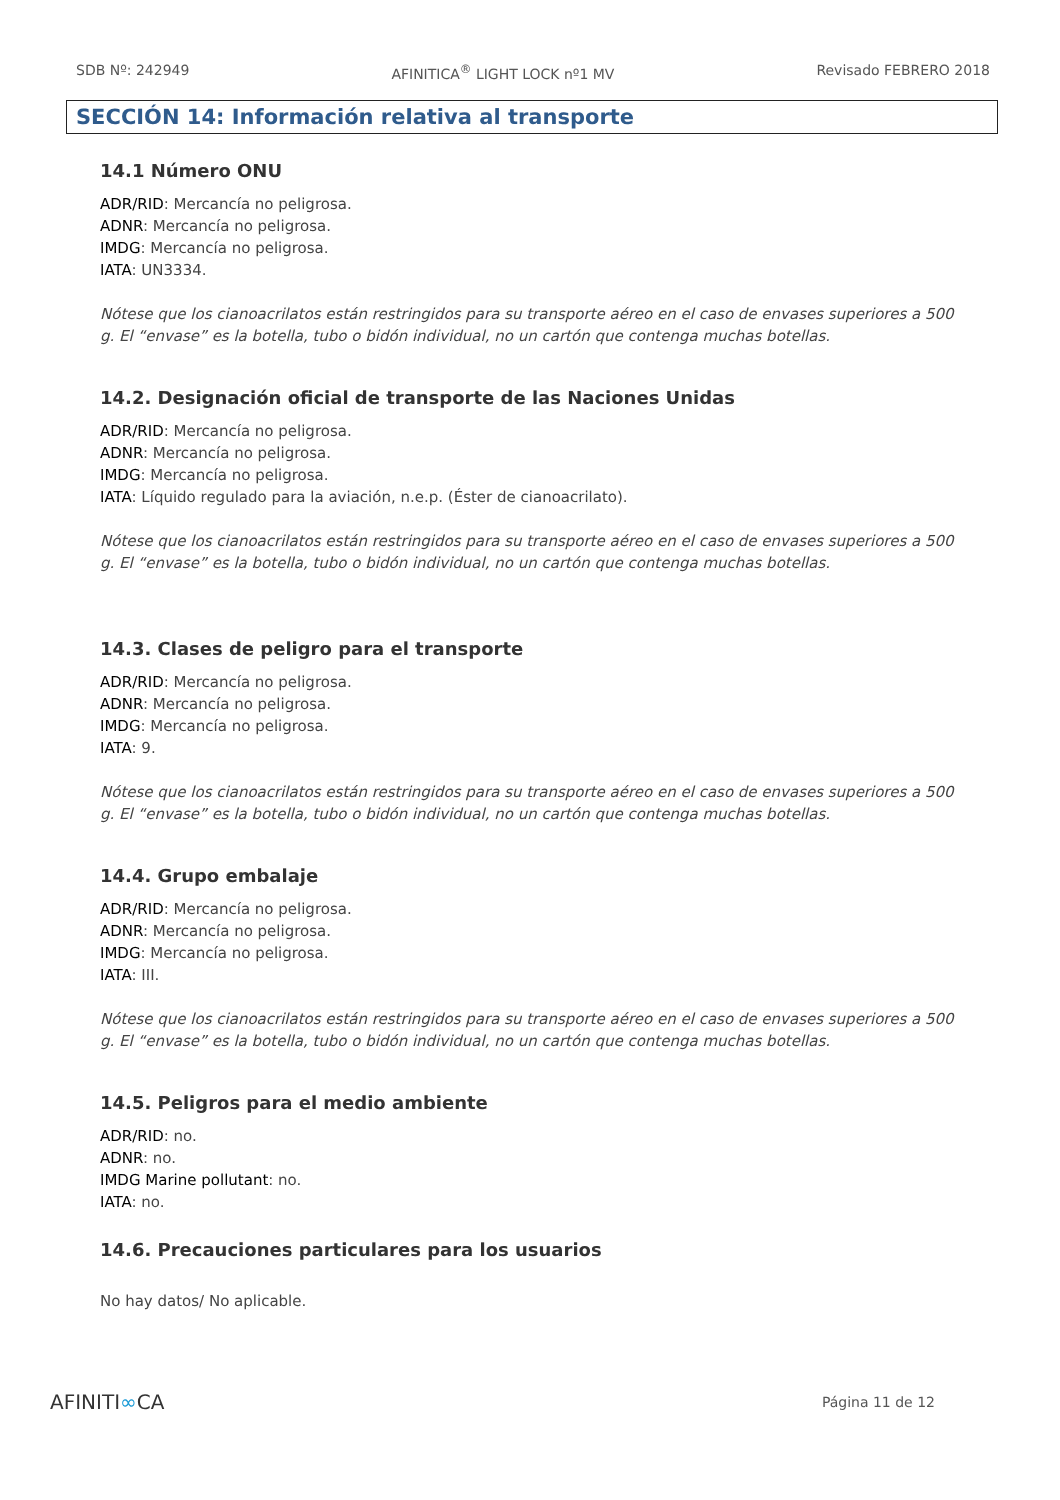SDB Nº: 242949 AFINITICA<sup>®</sup> LIGHT LOCK nº1 MV Revisado FEBRERO 2018
SECCIÓN 14: Información relativa al transporte
14.1 Número ONU
ADR/RID: Mercancía no peligrosa.
ADNR: Mercancía no peligrosa.
IMDG: Mercancía no peligrosa.
IATA: UN3334.
Nótese que los cianoacrilatos están restringidos para su transporte aéreo en el caso de envases superiores a 500 g. El “envase” es la botella, tubo o bidón individual, no un cartón que contenga muchas botellas.
14.2. Designación oficial de transporte de las Naciones Unidas
ADR/RID: Mercancía no peligrosa.
ADNR: Mercancía no peligrosa.
IMDG: Mercancía no peligrosa.
IATA: Líquido regulado para la aviación, n.e.p. (Éster de cianoacrilato).
Nótese que los cianoacrilatos están restringidos para su transporte aéreo en el caso de envases superiores a 500 g. El “envase” es la botella, tubo o bidón individual, no un cartón que contenga muchas botellas.
14.3. Clases de peligro para el transporte
ADR/RID: Mercancía no peligrosa.
ADNR: Mercancía no peligrosa.
IMDG: Mercancía no peligrosa.
IATA: 9.
Nótese que los cianoacrilatos están restringidos para su transporte aéreo en el caso de envases superiores a 500 g. El “envase” es la botella, tubo o bidón individual, no un cartón que contenga muchas botellas.
14.4. Grupo embalaje
ADR/RID: Mercancía no peligrosa.
ADNR: Mercancía no peligrosa.
IMDG: Mercancía no peligrosa.
IATA: III.
Nótese que los cianoacrilatos están restringidos para su transporte aéreo en el caso de envases superiores a 500 g. El “envase” es la botella, tubo o bidón individual, no un cartón que contenga muchas botellas.
14.5. Peligros para el medio ambiente
ADR/RID: no.
ADNR: no.
IMDG Marine pollutant: no.
IATA: no.
14.6. Precauciones particulares para los usuarios
No hay datos/ No aplicable.
AFINITI∞CA Página 11 de 12